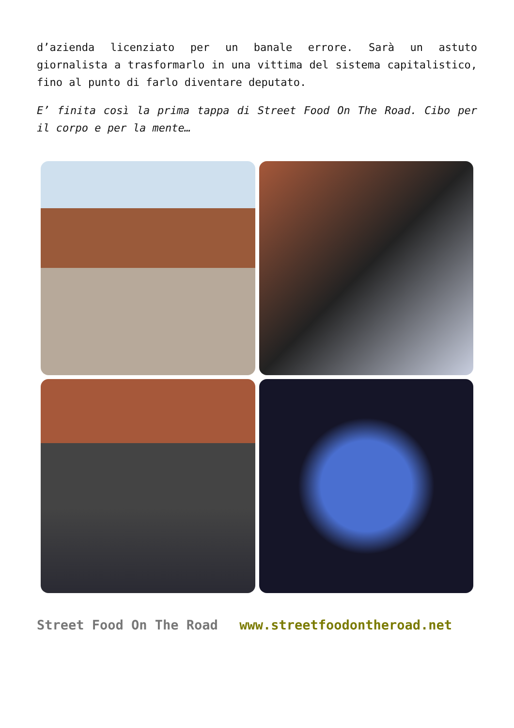d’azienda licenziato per un banale errore. Sarà un astuto giornalista a trasformarlo in una vittima del sistema capitalistico, fino al punto di farlo diventare deputato.
E’ finita così la prima tappa di Street Food On The Road. Cibo per il corpo e per la mente…
Street Food On The Road www.streetfoodontheroad.net